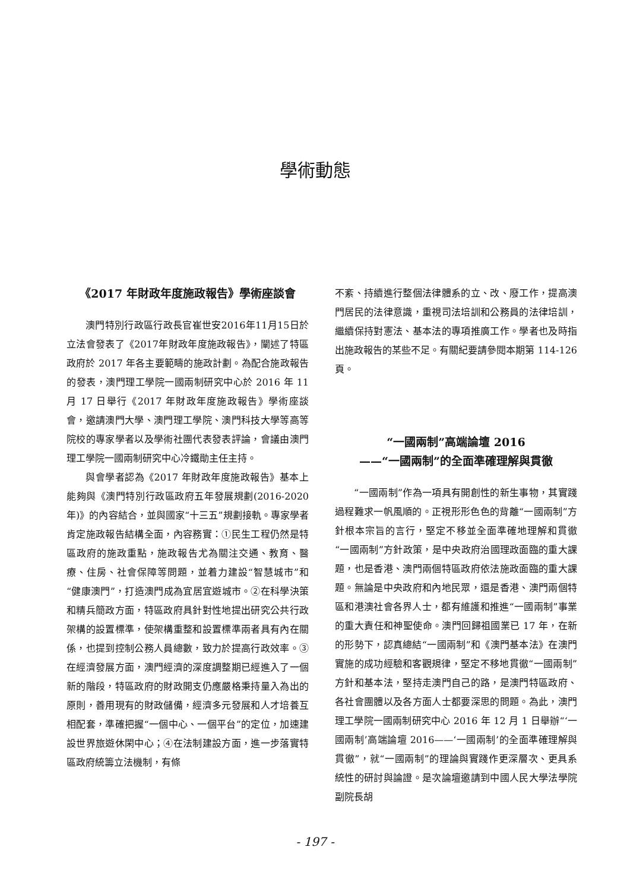學術動態
《2017 年財政年度施政報告》學術座談會
澳門特別行政區行政長官崔世安2016年11月15日於立法會發表了《2017年財政年度施政報告》，闡述了特區政府於 2017 年各主要範疇的施政計劃。為配合施政報告的發表，澳門理工學院一國兩制研究中心於 2016 年 11 月 17 日舉行《2017 年財政年度施政報告》學術座談會，邀請澳門大學、澳門理工學院、澳門科技大學等高等院校的專家學者以及學術社團代表發表評論，會議由澳門理工學院一國兩制研究中心冷鐵勛主任主持。
與會學者認為《2017 年財政年度施政報告》基本上能夠與《澳門特別行政區政府五年發展規劃(2016-2020 年)》的內容結合，並與國家“十三五”規劃接軌。專家學者肯定施政報告結構全面，內容務實：①民生工程仍然是特區政府的施政重點，施政報告尤為關注交通、教育、醫療、住房、社會保障等問題，並着力建設“智慧城市”和“健康澳門”，打造澳門成為宜居宜遊城市。②在科學決策和精兵簡政方面，特區政府具針對性地提出研究公共行政架構的設置標準，使架構重整和設置標準兩者具有內在關係，也提到控制公務人員總數，致力於提高行政效率。③在經濟發展方面，澳門經濟的深度調整期已經進入了一個新的階段，特區政府的財政開支仍應嚴格秉持量入為出的原則，善用現有的財政儲備，經濟多元發展和人才培養互相配套，準確把握“一個中心、一個平台”的定位，加速建設世界旅遊休閑中心；④在法制建設方面，進一步落實特區政府統籌立法機制，有條
不紊、持續進行整個法律體系的立、改、廢工作，提高澳門居民的法律意識，重視司法培訓和公務員的法律培訓，繼續保持對憲法、基本法的專項推廣工作。學者也及時指出施政報告的某些不足。有關紀要請參閱本期第 114-126 頁。
“一國兩制”高端論壇 2016
——“一國兩制”的全面準確理解與貫徹
“一國兩制”作為一項具有開創性的新生事物，其實踐過程難求一帆風順的。正視形形色色的背離“一國兩制”方針根本宗旨的言行，堅定不移並全面準確地理解和貫徹“一國兩制”方針政策，是中央政府治國理政面臨的重大課題，也是香港、澳門兩個特區政府依法施政面臨的重大課題。無論是中央政府和內地民眾，還是香港、澳門兩個特區和港澳社會各界人士，都有維護和推進“一國兩制”事業的重大責任和神聖使命。澳門回歸祖國業已 17 年，在新的形勢下，認真總結“一國兩制”和《澳門基本法》在澳門實施的成功經驗和客觀規律，堅定不移地貫徹“一國兩制”方針和基本法，堅持走澳門自己的路，是澳門特區政府、各社會團體以及各方面人士都要深思的問題。為此，澳門理工學院一國兩制研究中心 2016 年 12 月 1 日舉辦“‘一國兩制’高端論壇 2016——‘一國兩制’的全面準確理解與貫徹”，就“一國兩制”的理論與實踐作更深層次、更具系統性的研討與論證。是次論壇邀請到中國人民大學法學院副院長胡
- 197 -